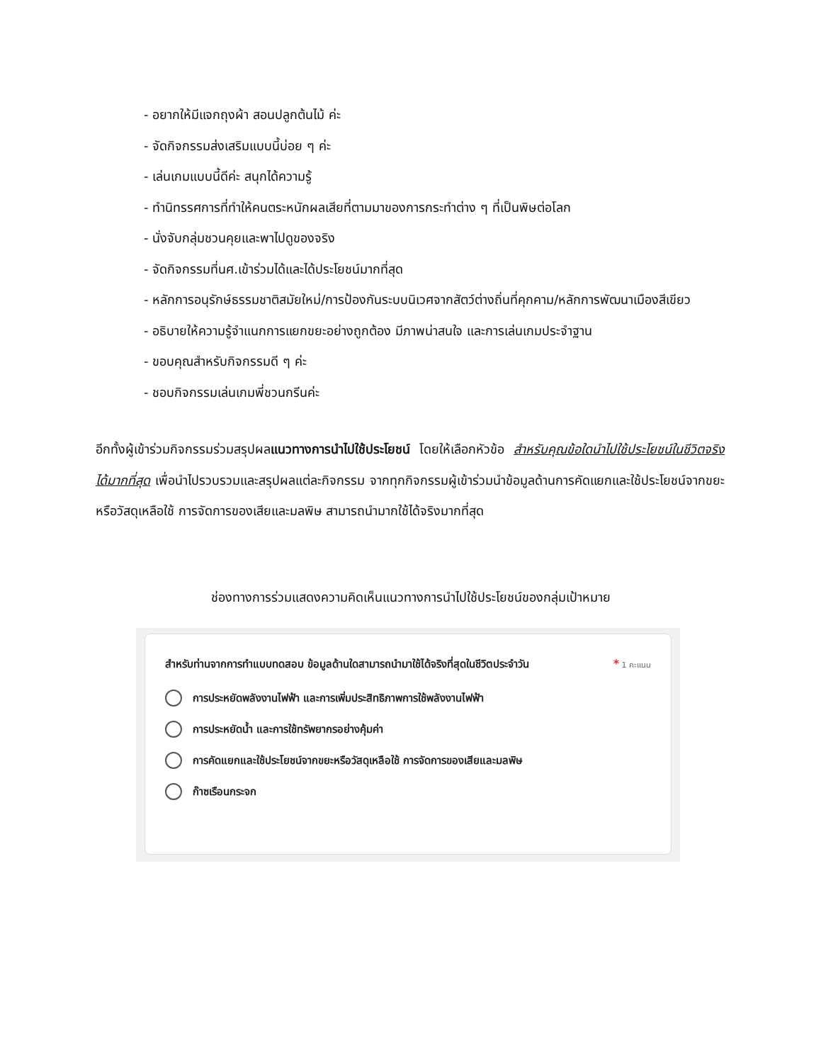- อยากให้มีแจกถุงผ้า สอนปลูกต้นไม้ ค่ะ
- จัดกิจกรรมส่งเสริมแบบนี้บ่อย ๆ ค่ะ
- เล่นเกมแบบนี้ดีค่ะ สนุกได้ความรู้
- ทำนิทรรศการที่ทำให้คนตระหนักผลเสียที่ตามมาของการกระทำต่าง ๆ ที่เป็นพิษต่อโลก
- นั่งจับกลุ่มชวนคุยและพาไปดูของจริง
- จัดกิจกรรมที่นศ.เข้าร่วมได้และได้ประโยชน์มากที่สุด
- หลักการอนุรักษ์ธรรมชาติสมัยใหม่/การป้องกันระบบนิเวศจากสัตว์ต่างถิ่นที่คุกคาม/หลักการพัฒนาเมืองสีเขียว
- อธิบายให้ความรู้จำแนกการแยกขยะอย่างถูกต้อง มีภาพน่าสนใจ และการเล่นเกมประจำฐาน
- ขอบคุณสำหรับกิจกรรมดี ๆ ค่ะ
- ชอบกิจกรรมเล่นเกมพี่ชวนกรีนค่ะ
อีกทั้งผู้เข้าร่วมกิจกรรมร่วมสรุปผลแนวทางการนำไปใช้ประโยชน์ โดยให้เลือกหัวข้อ สำหรับคุณข้อใดนำไปใช้ประโยชน์ในชีวิตจริงได้มากที่สุด เพื่อนำไปรวบรวมและสรุปผลแต่ละกิจกรรม จากทุกกิจกรรมผู้เข้าร่วมนำข้อมูลด้านการคัดแยกและใช้ประโยชน์จากขยะหรือวัสดุเหลือใช้ การจัดการของเสียและมลพิษ สามารถนำมากใช้ได้จริงมากที่สุด
ช่องทางการร่วมแสดงความคิดเห็นแนวทางการนำไปใช้ประโยชน์ของกลุ่มเป้าหมาย
สำหรับท่านจากการทำแบบทดสอบ ข้อมูลด้านใดสามารถนำมาใช้ได้จริงที่สุดในชีวิตประจำวัน * 1 คะแนน
การประหยัดพลังงานไฟฟ้า และการเพิ่มประสิทธิภาพการใช้พลังงานไฟฟ้า
การประหยัดน้ำ และการใช้ทรัพยากรอย่างคุ้มค่า
การคัดแยกและใช้ประโยชน์จากขยะหรือวัสดุเหลือใช้ การจัดการของเสียและมลพิษ
ก๊าซเรือนกระจก